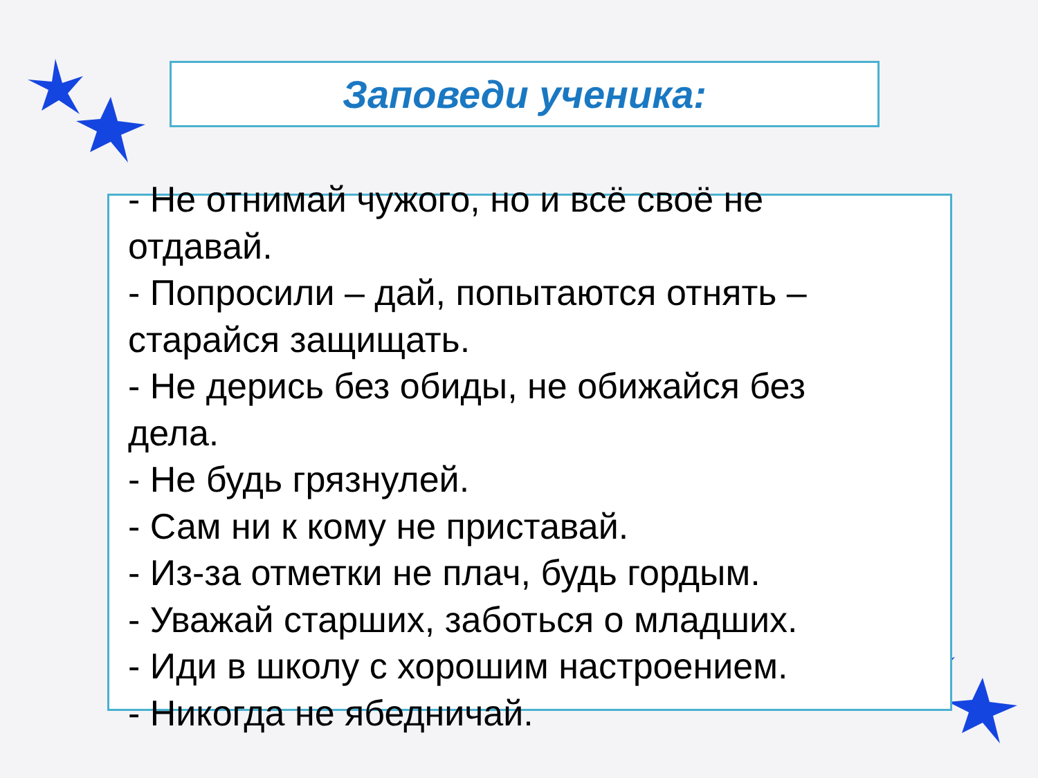Заповеди ученика:
- Не отнимай чужого, но и всё своё не отдавай.
- Попросили – дай, попытаются отнять – старайся защищать.
- Не дерись без обиды, не обижайся без дела.
- Не будь грязнулей.
- Сам ни к кому не приставай.
- Из-за отметки не плач, будь гордым.
- Уважай старших, заботься о младших.
- Иди в школу с хорошим настроением.
- Никогда не ябедничай.